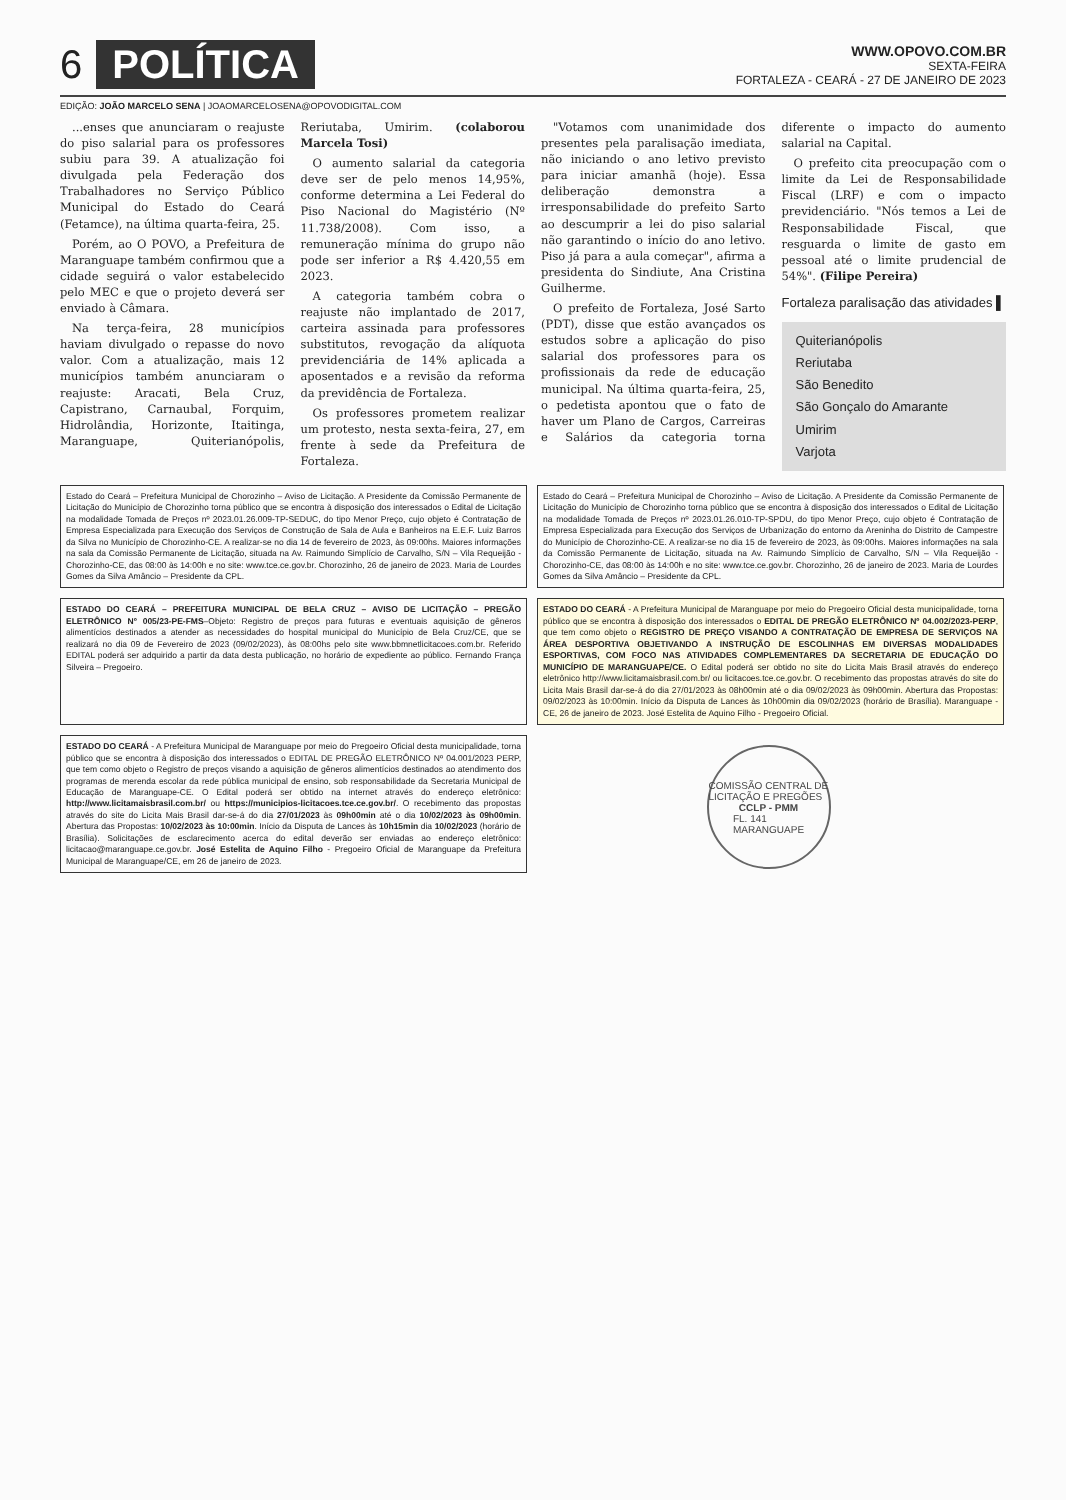6 POLÍTICA
WWW.OPOVO.COM.BR
SEXTA-FEIRA
FORTALEZA - CEARÁ - 27 DE JANEIRO DE 2023
EDIÇÃO: JOÃO MARCELO SENA | JOAOMARCELOSENA@OPOVODIGITAL.COM
...enses que anunciaram o reajuste do piso salarial para os professores subiu para 39. A atualização foi divulgada pela Federação dos Trabalhadores no Serviço Público Municipal do Estado do Ceará (Fetamce), na última quarta-feira, 25.
Porém, ao O POVO, a Prefeitura de Maranguape também confirmou que a cidade seguirá o valor estabelecido pelo MEC e que o projeto deverá ser enviado à Câmara.
Na terça-feira, 28 municípios haviam divulgado o repasse do novo valor. Com a atualização, mais 12 municípios também anunciaram o reajuste: Aracati, Bela Cruz, Capistrano, Carnaubal, Forquim, Hidrolândia, Horizonte, Itaitinga, Maranguape, Quiterianópolis, Reriutaba, Umirim. (colaborou Marcela Tosi)
O aumento salarial da categoria deve ser de pelo menos 14,95%, conforme determina a Lei Federal do Piso Nacional do Magistério (Nº 11.738/2008). Com isso, a remuneração mínima do grupo não pode ser inferior a R$ 4.420,55 em 2023.
A categoria também cobra o reajuste não implantado de 2017, carteira assinada para professores substitutos, revogação da alíquota previdenciária de 14% aplicada a aposentados e a revisão da reforma da previdência de Fortaleza.
Os professores prometem realizar um protesto, nesta sexta-feira, 27, em frente à sede da Prefeitura de Fortaleza.
"Votamos com unanimidade dos presentes pela paralisação imediata, não iniciando o ano letivo previsto para iniciar amanhã (hoje). Essa deliberação demonstra a irresponsabilidade do prefeito Sarto ao descumprir a lei do piso salarial não garantindo o início do ano letivo. Piso já para a aula começar", afirma a presidenta do Sindiute, Ana Cristina Guilherme.
O prefeito de Fortaleza, José Sarto (PDT), disse que estão avançados os estudos sobre a aplicação do piso salarial dos professores para os profissionais da rede de educação municipal. Na última quarta-feira, 25, o pedetista apontou que o fato de haver um Plano de Cargos, Carreiras e Salários da categoria torna diferente o impacto do aumento salarial na Capital.
O prefeito cita preocupação com o limite da Lei de Responsabilidade Fiscal (LRF) e com o impacto previdenciário. "Nós temos a Lei de Responsabilidade Fiscal, que resguarda o limite de gasto em pessoal até o limite prudencial de 54%". (Filipe Pereira)
Fortaleza paralisação das atividades ▌
Quiterianópolis
Reriutaba
São Benedito
São Gonçalo do Amarante
Umirim
Varjota
Estado do Ceará – Prefeitura Municipal de Chorozinho – Aviso de Licitação. A Presidente da Comissão Permanente de Licitação do Município de Chorozinho torna público que se encontra à disposição dos interessados o Edital de Licitação na modalidade Tomada de Preços nº 2023.01.26.009-TP-SEDUC, do tipo Menor Preço, cujo objeto é Contratação de Empresa Especializada para Execução dos Serviços de Construção de Sala de Aula e Banheiros na E.E.F. Luiz Barros da Silva no Município de Chorozinho-CE. A realizar-se no dia 14 de fevereiro de 2023, às 09:00hs. Maiores informações na sala da Comissão Permanente de Licitação, situada na Av. Raimundo Simplício de Carvalho, S/N – Vila Requeijão - Chorozinho-CE, das 08:00 às 14:00h e no site: www.tce.ce.gov.br. Chorozinho, 26 de janeiro de 2023. Maria de Lourdes Gomes da Silva Amâncio – Presidente da CPL.
Estado do Ceará – Prefeitura Municipal de Chorozinho – Aviso de Licitação. A Presidente da Comissão Permanente de Licitação do Município de Chorozinho torna público que se encontra à disposição dos interessados o Edital de Licitação na modalidade Tomada de Preços nº 2023.01.26.010-TP-SPDU, do tipo Menor Preço, cujo objeto é Contratação de Empresa Especializada para Execução dos Serviços de Urbanização do entorno da Areninha do Distrito de Campestre do Município de Chorozinho-CE. A realizar-se no dia 15 de fevereiro de 2023, às 09:00hs. Maiores informações na sala da Comissão Permanente de Licitação, situada na Av. Raimundo Simplício de Carvalho, S/N – Vila Requeijão - Chorozinho-CE, das 08:00 às 14:00h e no site: www.tce.ce.gov.br. Chorozinho, 26 de janeiro de 2023. Maria de Lourdes Gomes da Silva Amâncio – Presidente da CPL.
ESTADO DO CEARÁ – PREFEITURA MUNICIPAL DE BELA CRUZ – AVISO DE LICITAÇÃO – PREGÃO ELETRÔNICO Nº 005/23-PE-FMS–Objeto: Registro de preços para futuras e eventuais aquisição de gêneros alimentícios destinados a atender as necessidades do hospital municipal do Município de Bela Cruz/CE, que se realizará no dia 09 de Fevereiro de 2023 (09/02/2023), às 08:00hs pelo site www.bbmnetlicitacoes.com.br. Referido EDITAL poderá ser adquirido a partir da data desta publicação, no horário de expediente ao público. Fernando França Silveira – Pregoeiro.
ESTADO DO CEARÁ - A Prefeitura Municipal de Maranguape por meio do Pregoeiro Oficial desta municipalidade, torna público que se encontra à disposição dos interessados o EDITAL DE PREGÃO ELETRÔNICO Nº 04.002/2023-PERP, que tem como objeto o REGISTRO DE PREÇO VISANDO A CONTRATAÇÃO DE EMPRESA DE SERVIÇOS NA ÁREA DESPORTIVA OBJETIVANDO A INSTRUÇÃO DE ESCOLINHAS EM DIVERSAS MODALIDADES ESPORTIVAS, COM FOCO NAS ATIVIDADES COMPLEMENTARES DA SECRETARIA DE EDUCAÇÃO DO MUNICÍPIO DE MARANGUAPE/CE. O Edital poderá ser obtido no site do Licita Mais Brasil através do endereço eletrônico http://www.licitamaisbrasil.com.br/ ou licitacoes.tce.ce.gov.br. O recebimento das propostas através do site do Licita Mais Brasil dar-se-á do dia 27/01/2023 às 08h00min até o dia 09/02/2023 às 09h00min. Abertura das Propostas: 09/02/2023 às 10:00min. Início da Disputa de Lances às 10h00min dia 09/02/2023 (horário de Brasília). Maranguape - CE, 26 de janeiro de 2023. José Estelita de Aquino Filho - Pregoeiro Oficial.
ESTADO DO CEARÁ - A Prefeitura Municipal de Maranguape por meio do Pregoeiro Oficial desta municipalidade, torna público que se encontra à disposição dos interessados o EDITAL DE PREGÃO ELETRÔNICO Nº 04.001/2023 PERP, que tem como objeto o Registro de preços visando a aquisição de gêneros alimentícios destinados ao atendimento dos programas de merenda escolar da rede pública municipal de ensino, sob responsabilidade da Secretaria Municipal de Educação de Maranguape-CE. O Edital poderá ser obtido na internet através do endereço eletrônico: http://www.licitamaisbrasil.com.br/ ou https://municipios-licitacoes.tce.ce.gov.br/. O recebimento das propostas através do site do Licita Mais Brasil dar-se-á do dia 27/01/2023 às 09h00min até o dia 10/02/2023 às 09h00min. Abertura das Propostas: 10/02/2023 às 10:00min. Início da Disputa de Lances às 10h15min dia 10/02/2023 (horário de Brasília). Solicitações de esclarecimento acerca do edital deverão ser enviadas ao endereço eletrônico: licitacao@maranguape.ce.gov.br. José Estelita de Aquino Filho - Pregoeiro Oficial de Maranguape da Prefeitura Municipal de Maranguape/CE, em 26 de janeiro de 2023.
COMISSÃO CENTRAL DE LICITAÇÃO E PREGÕES
CCLP - PMM
FL. 141
MARANGUAPE